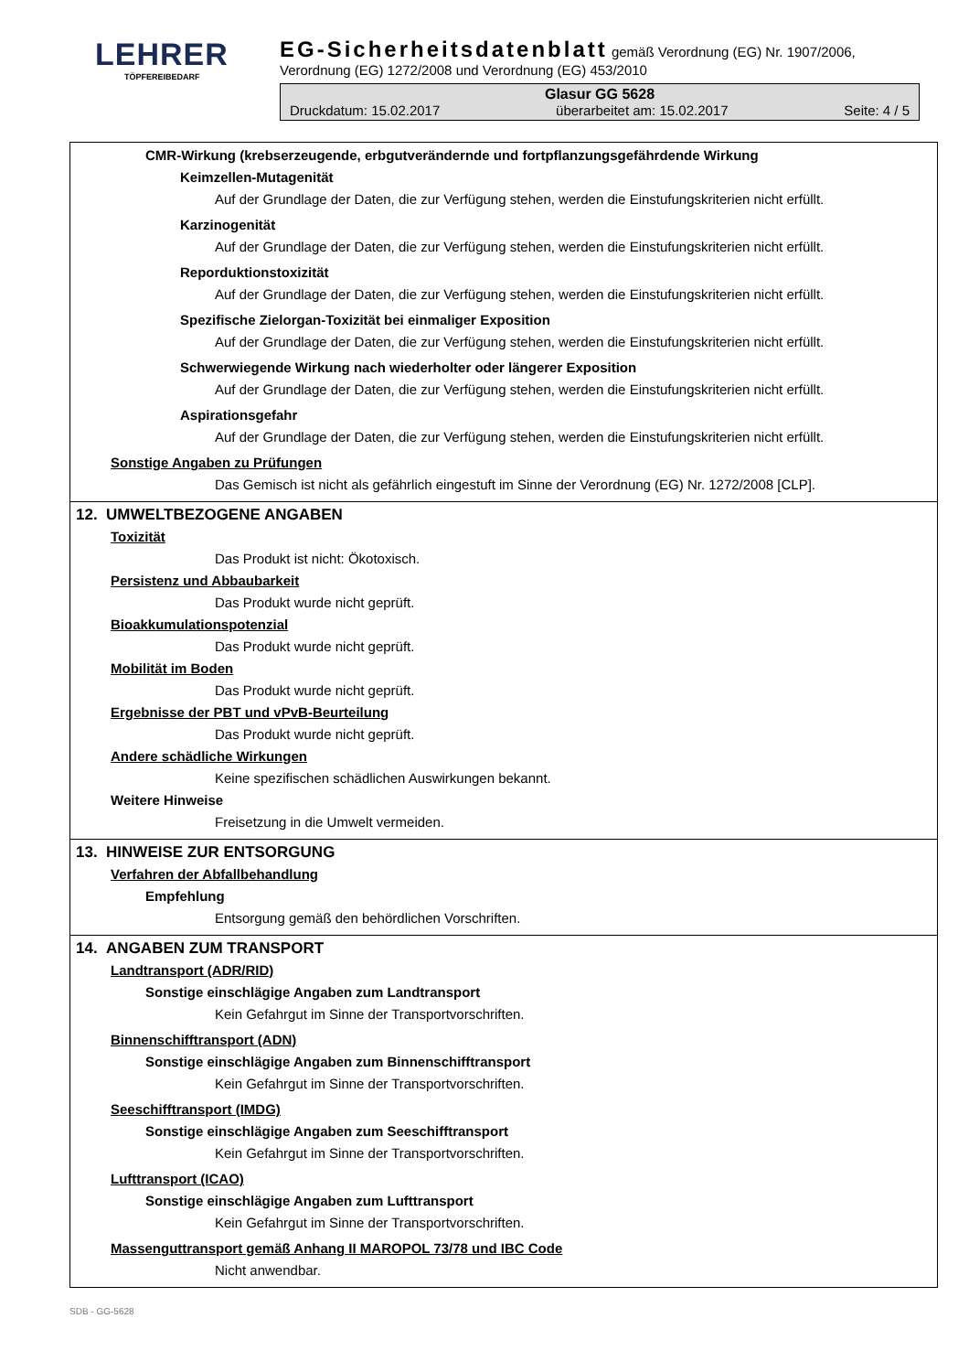LEHRER
TÖPFEREIBEDARF
EG-Sicherheitsdatenblatt
gemäß Verordnung (EG) Nr. 1907/2006,
Verordnung (EG) 1272/2008 und Verordnung (EG) 453/2010
Glasur GG 5628
Druckdatum: 15.02.2017 überarbeitet am: 15.02.2017 Seite: 4 / 5
CMR-Wirkung (krebserzeugende, erbgutverändernde und fortpflanzungsgefährdende Wirkung
Keimzellen-Mutagenität
Auf der Grundlage der Daten, die zur Verfügung stehen, werden die Einstufungskriterien nicht erfüllt.
Karzinogenität
Auf der Grundlage der Daten, die zur Verfügung stehen, werden die Einstufungskriterien nicht erfüllt.
Reporduktionstoxizität
Auf der Grundlage der Daten, die zur Verfügung stehen, werden die Einstufungskriterien nicht erfüllt.
Spezifische Zielorgan-Toxizität bei einmaliger Exposition
Auf der Grundlage der Daten, die zur Verfügung stehen, werden die Einstufungskriterien nicht erfüllt.
Schwerwiegende Wirkung nach wiederholter oder längerer Exposition
Auf der Grundlage der Daten, die zur Verfügung stehen, werden die Einstufungskriterien nicht erfüllt.
Aspirationsgefahr
Auf der Grundlage der Daten, die zur Verfügung stehen, werden die Einstufungskriterien nicht erfüllt.
Sonstige Angaben zu Prüfungen
Das Gemisch ist nicht als gefährlich eingestuft im Sinne der Verordnung (EG) Nr. 1272/2008 [CLP].
12. UMWELTBEZOGENE ANGABEN
Toxizität
Das Produkt ist nicht: Ökotoxisch.
Persistenz und Abbaubarkeit
Das Produkt wurde nicht geprüft.
Bioakkumulationspotenzial
Das Produkt wurde nicht geprüft.
Mobilität im Boden
Das Produkt wurde nicht geprüft.
Ergebnisse der PBT und vPvB-Beurteilung
Das Produkt wurde nicht geprüft.
Andere schädliche Wirkungen
Keine spezifischen schädlichen Auswirkungen bekannt.
Weitere Hinweise
Freisetzung in die Umwelt vermeiden.
13. HINWEISE ZUR ENTSORGUNG
Verfahren der Abfallbehandlung
Empfehlung
Entsorgung gemäß den behördlichen Vorschriften.
14. ANGABEN ZUM TRANSPORT
Landtransport (ADR/RID)
Sonstige einschlägige Angaben zum Landtransport
Kein Gefahrgut im Sinne der Transportvorschriften.
Binnenschifftransport (ADN)
Sonstige einschlägige Angaben zum Binnenschifftransport
Kein Gefahrgut im Sinne der Transportvorschriften.
Seeschifftransport (IMDG)
Sonstige einschlägige Angaben zum Seeschifftransport
Kein Gefahrgut im Sinne der Transportvorschriften.
Lufttransport (ICAO)
Sonstige einschlägige Angaben zum Lufttransport
Kein Gefahrgut im Sinne der Transportvorschriften.
Massenguttransport gemäß Anhang II MAROPOL 73/78 und IBC Code
Nicht anwendbar.
SDB - GG-5628